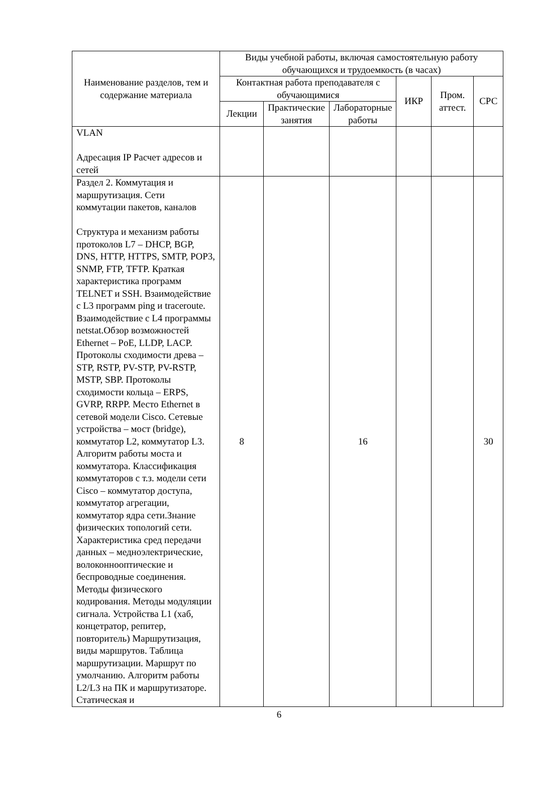| Наименование разделов, тем и содержание материала | Виды учебной работы, включая самостоятельную работу обучающихся и трудоемкость (в часах) | | | | | |
| --- | --- | --- | --- | --- | --- | --- |
| | Контактная работа преподавателя с обучающимися | | | ИКР | Пром. аттест. | СРС |
| | Лекции | Практические занятия | Лабораторные работы | | | |
| VLAN Адресация IP Расчет адресов и сетей | | | | | | |
| Раздел 2. Коммутация и маршрутизация. Сети коммутации пакетов, каналов Структура и механизм работы протоколов L7 – DHCP, BGP, DNS, HTTP, HTTPS, SMTP, POP3, SNMP, FTP, TFTP. Краткая характеристика программ TELNET и SSH. Взаимодействие с L3 программ ping и traceroute. Взаимодействие с L4 программы netstat.Обзор возможностей Ethernet – PoE, LLDP, LACP. Протоколы сходимости древа – STP, RSTP, PV-STP, PV-RSTP, MSTP, SBP. Протоколы сходимости кольца – ERPS, GVRP, RRPP. Место Ethernet в сетевой модели Cisco. Сетевые устройства – мост (bridge), коммутатор L2, коммутатор L3. Алгоритм работы моста и коммутатора. Классификация коммутаторов с т.з. модели сети Cisco – коммутатор доступа, коммутатор агрегации, коммутатор ядра сети.Знание физических топологий сети. Характеристика сред передачи данных – медноэлектрические, волоконнооптические и беспроводные соединения. Методы физического кодирования. Методы модуляции сигнала. Устройства L1 (хаб, концетратор, репитер, повторитель) Маршрутизация, виды маршрутов. Таблица маршрутизации. Маршрут по умолчанию. Алгоритм работы L2/L3 на ПК и маршрутизаторе. Статическая и | 8 | | 16 | | | 30 |
6